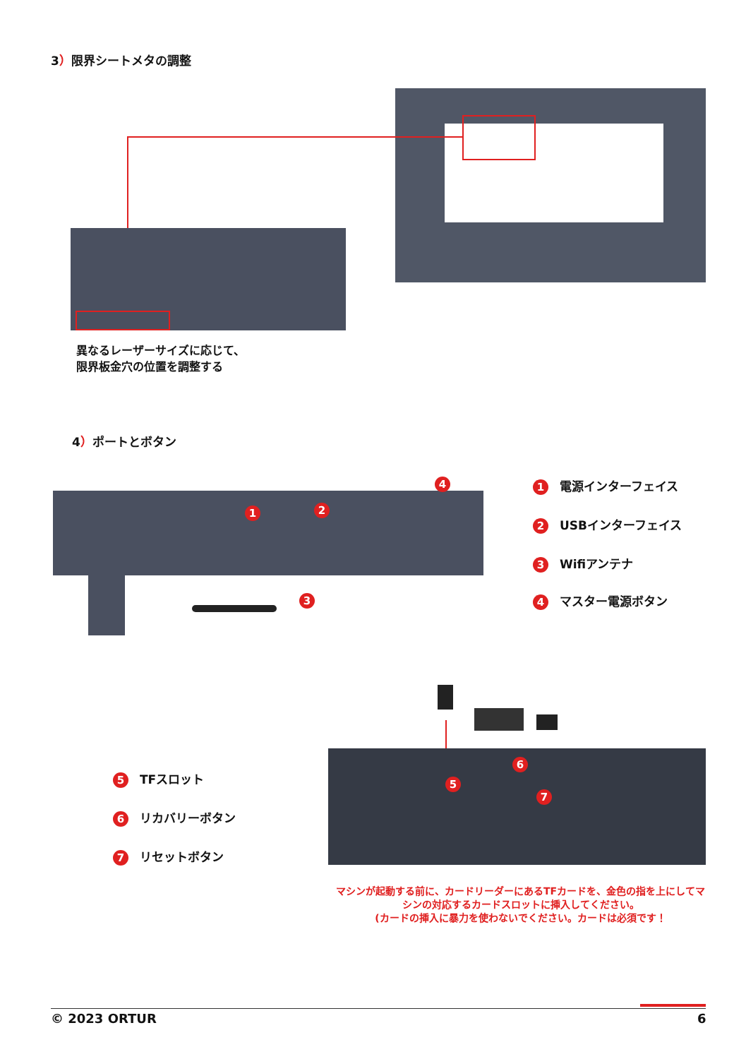3）限界シートメタの調整
異なるレーザーサイズに応じて、
限界板金穴の位置を調整する
4）ポートとボタン
1 2
3
4 1 電源インターフェイス
2 USBインターフェイス
3 Wifiアンテナ
4 マスター電源ボタン
5
6
7
5 TFスロット
6 リカバリーボタン
7 リセットボタン
マシンが起動する前に、カードリーダーにあるTFカードを、金色の指を上にしてマシンの対応するカードスロットに挿入してください。
(カードの挿入に暴力を使わないでください。カードは必須です！
© 2023 ORTUR 6